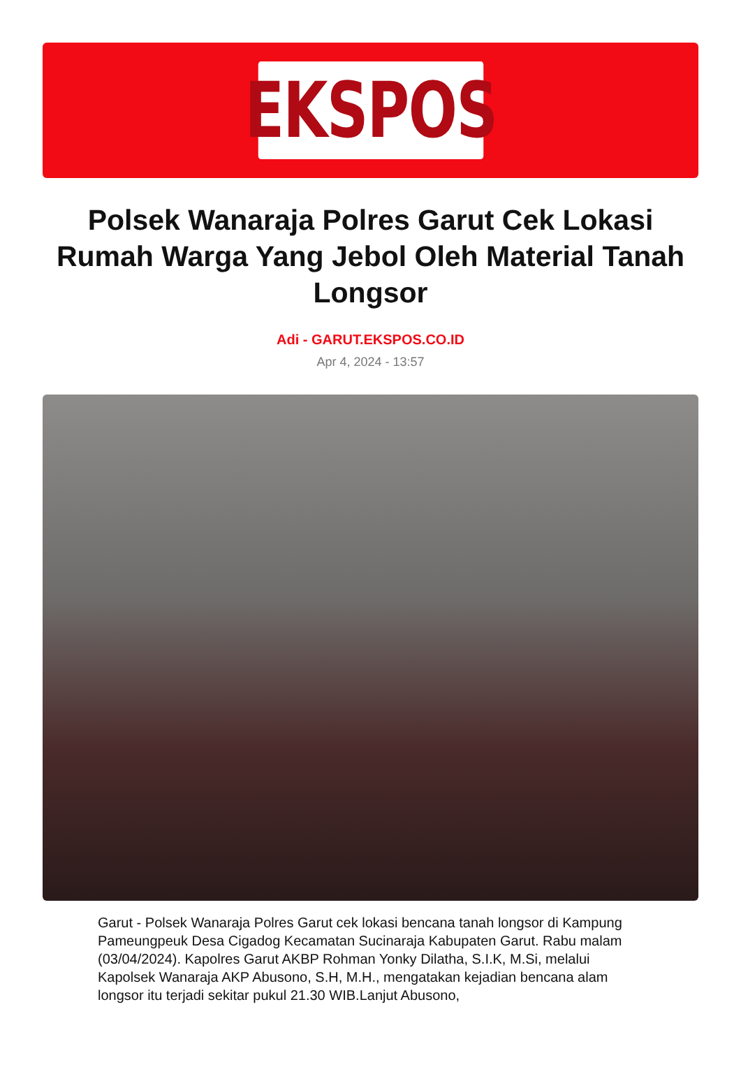EKSPOS
Polsek Wanaraja Polres Garut Cek Lokasi Rumah Warga Yang Jebol Oleh Material Tanah Longsor
Adi - GARUT.EKSPOS.CO.ID
Apr 4, 2024 - 13:57
Garut - Polsek Wanaraja Polres Garut cek lokasi bencana tanah longsor di Kampung Pameungpeuk Desa Cigadog Kecamatan Sucinaraja Kabupaten Garut. Rabu malam (03/04/2024). Kapolres Garut AKBP Rohman Yonky Dilatha, S.I.K, M.Si, melalui Kapolsek Wanaraja AKP Abusono, S.H, M.H., mengatakan kejadian bencana alam longsor itu terjadi sekitar pukul 21.30 WIB.Lanjut Abusono,